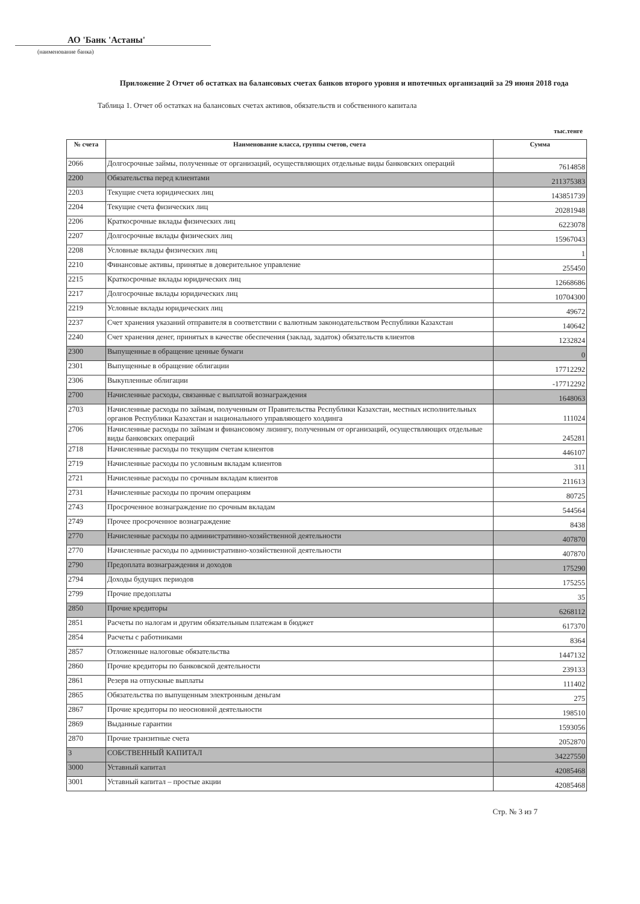АО 'Банк 'Астаны'
(наименование банка)
Приложение 2 Отчет об остатках на балансовых счетах банков второго уровня и ипотечных организаций за 29 июня 2018 года
Таблица 1. Отчет об остатках на балансовых счетах активов, обязательств и собственного капитала
тыс.тенге
| № счета | Наименование класса, группы счетов, счета | Сумма |
| --- | --- | --- |
| 2066 | Долгосрочные займы, полученные от организаций, осуществляющих отдельные виды банковских операций | 7614858 |
| 2200 | Обязательства перед клиентами | 211375383 |
| 2203 | Текущие счета юридических лиц | 143851739 |
| 2204 | Текущие счета физических лиц | 20281948 |
| 2206 | Краткосрочные вклады физических лиц | 6223078 |
| 2207 | Долгосрочные вклады физических лиц | 15967043 |
| 2208 | Условные вклады физических лиц | 1 |
| 2210 | Финансовые активы, принятые в доверительное управление | 255450 |
| 2215 | Краткосрочные вклады юридических лиц | 12668686 |
| 2217 | Долгосрочные вклады юридических лиц | 10704300 |
| 2219 | Условные вклады юридических лиц | 49672 |
| 2237 | Счет хранения указаний отправителя в соответствии с валютным законодательством Республики Казахстан | 140642 |
| 2240 | Счет хранения денег, принятых в качестве обеспечения (заклад, задаток) обязательств клиентов | 1232824 |
| 2300 | Выпущенные в обращение ценные бумаги | 0 |
| 2301 | Выпущенные в обращение облигации | 17712292 |
| 2306 | Выкупленные облигации | -17712292 |
| 2700 | Начисленные расходы, связанные с выплатой вознаграждения | 1648063 |
| 2703 | Начисленные расходы по займам, полученным от Правительства Республики Казахстан, местных исполнительных органов Республики Казахстан и национального управляющего холдинга | 111024 |
| 2706 | Начисленные расходы по займам и финансовому лизингу, полученным от организаций, осуществляющих отдельные виды банковских операций | 245281 |
| 2718 | Начисленные расходы по текущим счетам клиентов | 446107 |
| 2719 | Начисленные расходы по условным вкладам клиентов | 311 |
| 2721 | Начисленные расходы по срочным вкладам клиентов | 211613 |
| 2731 | Начисленные расходы по прочим операциям | 80725 |
| 2743 | Просроченное вознаграждение по срочным вкладам | 544564 |
| 2749 | Прочее просроченное вознаграждение | 8438 |
| 2770 | Начисленные расходы по административно-хозяйственной деятельности | 407870 |
| 2770 | Начисленные расходы по административно-хозяйственной деятельности | 407870 |
| 2790 | Предоплата вознаграждения и доходов | 175290 |
| 2794 | Доходы будущих периодов | 175255 |
| 2799 | Прочие предоплаты | 35 |
| 2850 | Прочие кредиторы | 6268112 |
| 2851 | Расчеты по налогам и другим обязательным платежам в бюджет | 617370 |
| 2854 | Расчеты с работниками | 8364 |
| 2857 | Отложенные налоговые обязательства | 1447132 |
| 2860 | Прочие кредиторы по банковской деятельности | 239133 |
| 2861 | Резерв на отпускные выплаты | 111402 |
| 2865 | Обязательства по выпущенным электронным деньгам | 275 |
| 2867 | Прочие кредиторы по неосновной деятельности | 198510 |
| 2869 | Выданные гарантии | 1593056 |
| 2870 | Прочие транзитные счета | 2052870 |
| 3 | СОБСТВЕННЫЙ КАПИТАЛ | 34227550 |
| 3000 | Уставный капитал | 42085468 |
| 3001 | Уставный капитал – простые акции | 42085468 |
Стр. № 3 из 7